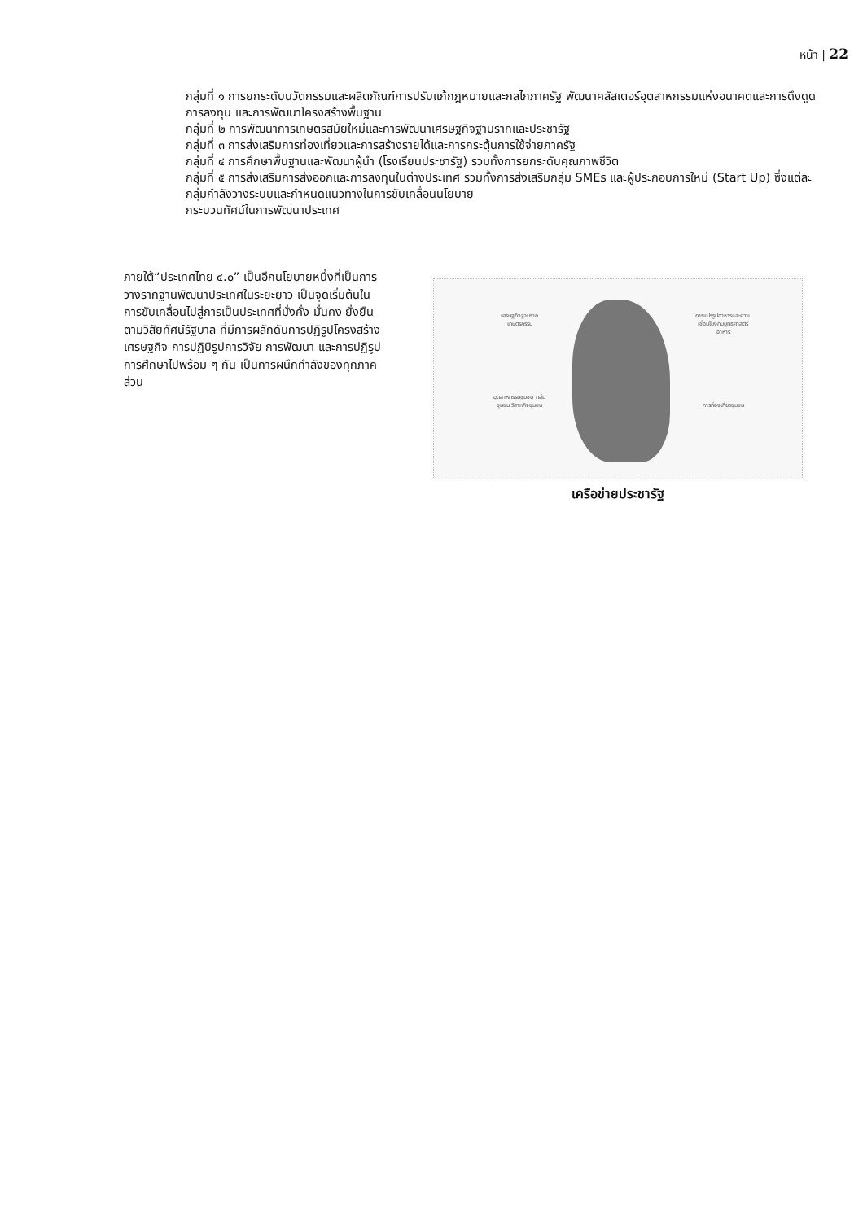หน้า | 22
กลุ่มที่ ๑ การยกระดับนวัตกรรมและผลิตภัณฑ์การปรับแก้กฎหมายและกลไกภาครัฐ พัฒนาคลัสเตอร์อุตสาหกรรมแห่งอนาคตและการดึงดูดการลงทุน และการพัฒนาโครงสร้างพื้นฐาน
กลุ่มที่ ๒ การพัฒนาการเกษตรสมัยใหม่และการพัฒนาเศรษฐกิจฐานรากและประชารัฐ
กลุ่มที่ ๓ การส่งเสริมการท่องเที่ยวและการสร้างรายได้และการกระตุ้นการใช้จ่ายภาครัฐ
กลุ่มที่ ๔ การศึกษาพื้นฐานและพัฒนาผู้นำ (โรงเรียนประชารัฐ) รวมทั้งการยกระดับคุณภาพชีวิต
กลุ่มที่ ๕ การส่งเสริมการส่งออกและการลงทุนในต่างประเทศ รวมทั้งการส่งเสริมกลุ่ม SMEs และผู้ประกอบการใหม่ (Start Up) ซึ่งแต่ละกลุ่มกำลังวางระบบและกำหนดแนวทางในการขับเคลื่อนนโยบาย
กระบวนทัศน์ในการพัฒนาประเทศ
ภายใต้“ประเทศไทย ๔.๐” เป็นอีกนโยบายหนึ่งที่เป็นการวางรากฐานพัฒนาประเทศในระยะยาว เป็นจุดเริ่มต้นในการขับเคลื่อนไปสู่การเป็นประเทศที่มั่งคั่ง มั่นคง ยั่งยืน ตามวิสัยทัศน์รัฐบาล ที่มีการผลักดันการปฏิรูปโครงสร้างเศรษฐกิจ การปฏิบิรูปการวิจัย การพัฒนา และการปฏิรูปการศึกษาไปพร้อม ๆ กัน เป็นการผนึกกำลังของทุกภาคส่วน
เศรษฐกิจฐานรากเกษตรกรรม
การแปรรูปอาหารและความเชื่อมโยงกับยุทธศาสตร์อาหาร
อุตสาหกรรมชุมชน กลุ่มชุมชน วิสาหกิจชุมชน
การท่องเที่ยวชุมชน
เครือข่ายประชารัฐ